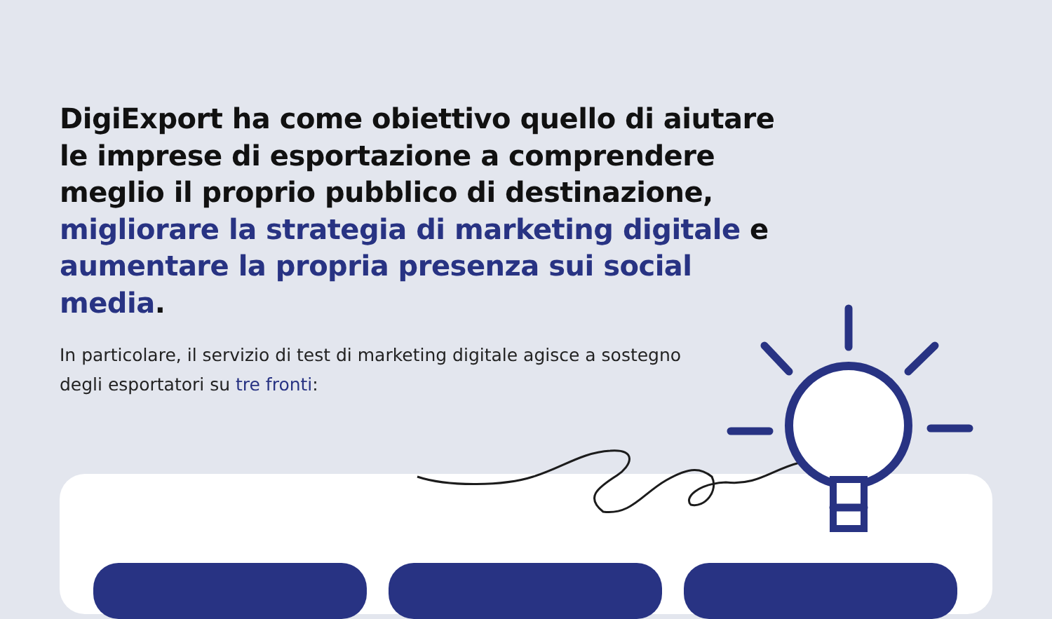DigiExport ha come obiettivo quello di aiutare le imprese di esportazione a comprendere meglio il proprio pubblico di destinazione, migliorare la strategia di marketing digitale e aumentare la propria presenza sui social media.
In particolare, il servizio di test di marketing digitale agisce a sostegno degli esportatori su tre fronti: